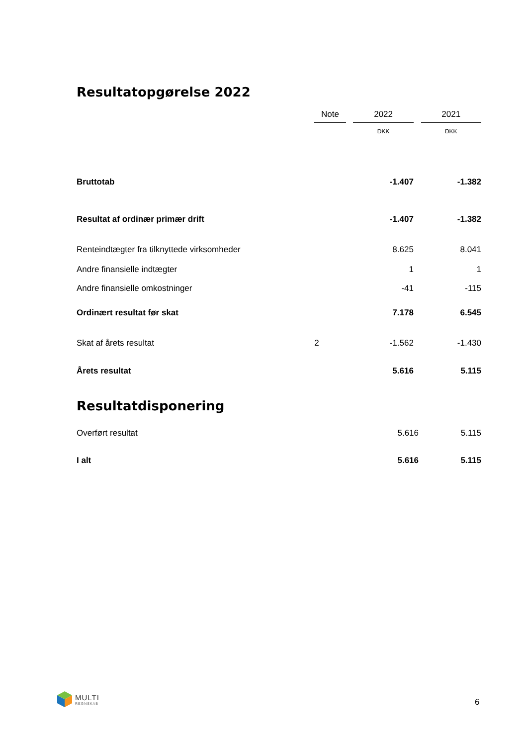Resultatopgørelse 2022
| | Note | | 2022 | | 2021 |
| --- | --- | --- | --- | --- | --- |
| | | | DKK | | DKK |
| Bruttotab | | | -1.407 | | -1.382 |
| Resultat af ordinær primær drift | | | -1.407 | | -1.382 |
| Renteindtægter fra tilknyttede virksomheder | | | 8.625 | | 8.041 |
| Andre finansielle indtægter | | | 1 | | 1 |
| Andre finansielle omkostninger | | | -41 | | -115 |
| Ordinært resultat før skat | | | 7.178 | | 6.545 |
| Skat af årets resultat | 2 | | -1.562 | | -1.430 |
| Årets resultat | | | 5.616 | | 5.115 |
Resultatdisponering
| Overført resultat | 5.616 | 5.115 |
| I alt | 5.616 | 5.115 |
MULTI
REGNSKAB
6